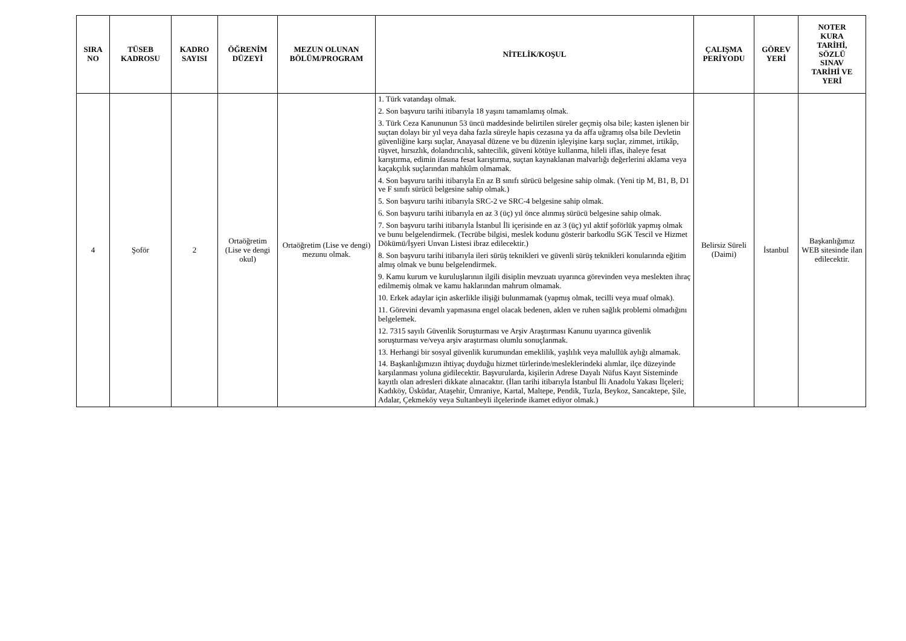| SIRA NO | TÜSEB KADROSU | KADRO SAYISI | ÖĞRENİM DÜZEYİ | MEZUN OLUNAN BÖLÜM/PROGRAM | NİTELİK/KOŞUL | ÇALIŞMA PERİYODU | GÖREV YERİ | NOTER KURA TARİHİ, SÖZLÜ SINAV TARİHİ VE YERİ |
| --- | --- | --- | --- | --- | --- | --- | --- | --- |
| 4 | Şoför | 2 | Ortaöğretim (Lise ve dengi okul) | Ortaöğretim (Lise ve dengi) mezunu olmak. | 1. Türk vatandaşı olmak. 2. Son başvuru tarihi itibarıyla 18 yaşını tamamlamış olmak. 3. Türk Ceza Kanununun 53 üncü maddesinde belirtilen süreler geçmiş olsa bile; kasten işlenen bir suçtan dolayı bir yıl veya daha fazla süreyle hapis cezasına ya da affa uğramış olsa bile Devletin güvenliğine karşı suçlar, Anayasal düzene ve bu düzenin işleyişine karşı suçlar, zimmet, irtikâp, rüşvet, hırsızlık, dolandırıcılık, sahtecilik, güveni kötüye kullanma, hileli iflas, ihaleye fesat karıştırma, edimin ifasına fesat karıştırma, suçtan kaynaklanan malvarlığı değerlerini aklama veya kaçakçılık suçlarından mahkûm olmamak. 4. Son başvuru tarihi itibarıyla En az B sınıfı sürücü belgesine sahip olmak. (Yeni tip M, B1, B, D1 ve F sınıfı sürücü belgesine sahip olmak.) 5. Son başvuru tarihi itibarıyla SRC-2 ve SRC-4 belgesine sahip olmak. 6. Son başvuru tarihi itibarıyla en az 3 (üç) yıl önce alınmış sürücü belgesine sahip olmak. 7. Son başvuru tarihi itibarıyla İstanbul İli içerisinde en az 3 (üç) yıl aktif şoförlük yapmış olmak ve bunu belgelendirmek. (Tecrübe bilgisi, meslek kodunu gösterir barkodlu SGK Tescil ve Hizmet Dökümü/İşyeri Unvan Listesi ibraz edilecektir.) 8. Son başvuru tarihi itibarıyla ileri sürüş teknikleri ve güvenli sürüş teknikleri konularında eğitim almış olmak ve bunu belgelendirmek. 9. Kamu kurum ve kuruluşlarının ilgili disiplin mevzuatı uyarınca görevinden veya meslekten ihraç edilmemiş olmak ve kamu haklarından mahrum olmamak. 10. Erkek adaylar için askerlikle ilişiği bulunmamak (yapmış olmak, tecilli veya muaf olmak). 11. Görevini devamlı yapmasına engel olacak bedenen, aklen ve ruhen sağlık problemi olmadığını belgelemek. 12. 7315 sayılı Güvenlik Soruşturması ve Arşiv Araştırması Kanunu uyarınca güvenlik soruşturması ve/veya arşiv araştırması olumlu sonuçlanmak. 13. Herhangi bir sosyal güvenlik kurumundan emeklilik, yaşlılık veya malullük aylığı almamak. 14. Başkanlığımızın ihtiyaç duyduğu hizmet türlerinde/mesleklerindeki alımlar, ilçe düzeyinde karşılanması yoluna gidilecektir. Başvurularda, kişilerin Adrese Dayalı Nüfus Kayıt Sisteminde kayıtlı olan adresleri dikkate alınacaktır. (İlan tarihi itibarıyla İstanbul İli Anadolu Yakası İlçeleri; Kadıköy, Üsküdar, Ataşehir, Ümraniye, Kartal, Maltepe, Pendik, Tuzla, Beykoz, Sancaktepe, Şile, Adalar, Çekmeköy veya Sultanbeyli ilçelerinde ikamet ediyor olmak.) | Belirsiz Süreli (Daimi) | İstanbul | Başkanlığımız WEB sitesinde ilan edilecektir. |